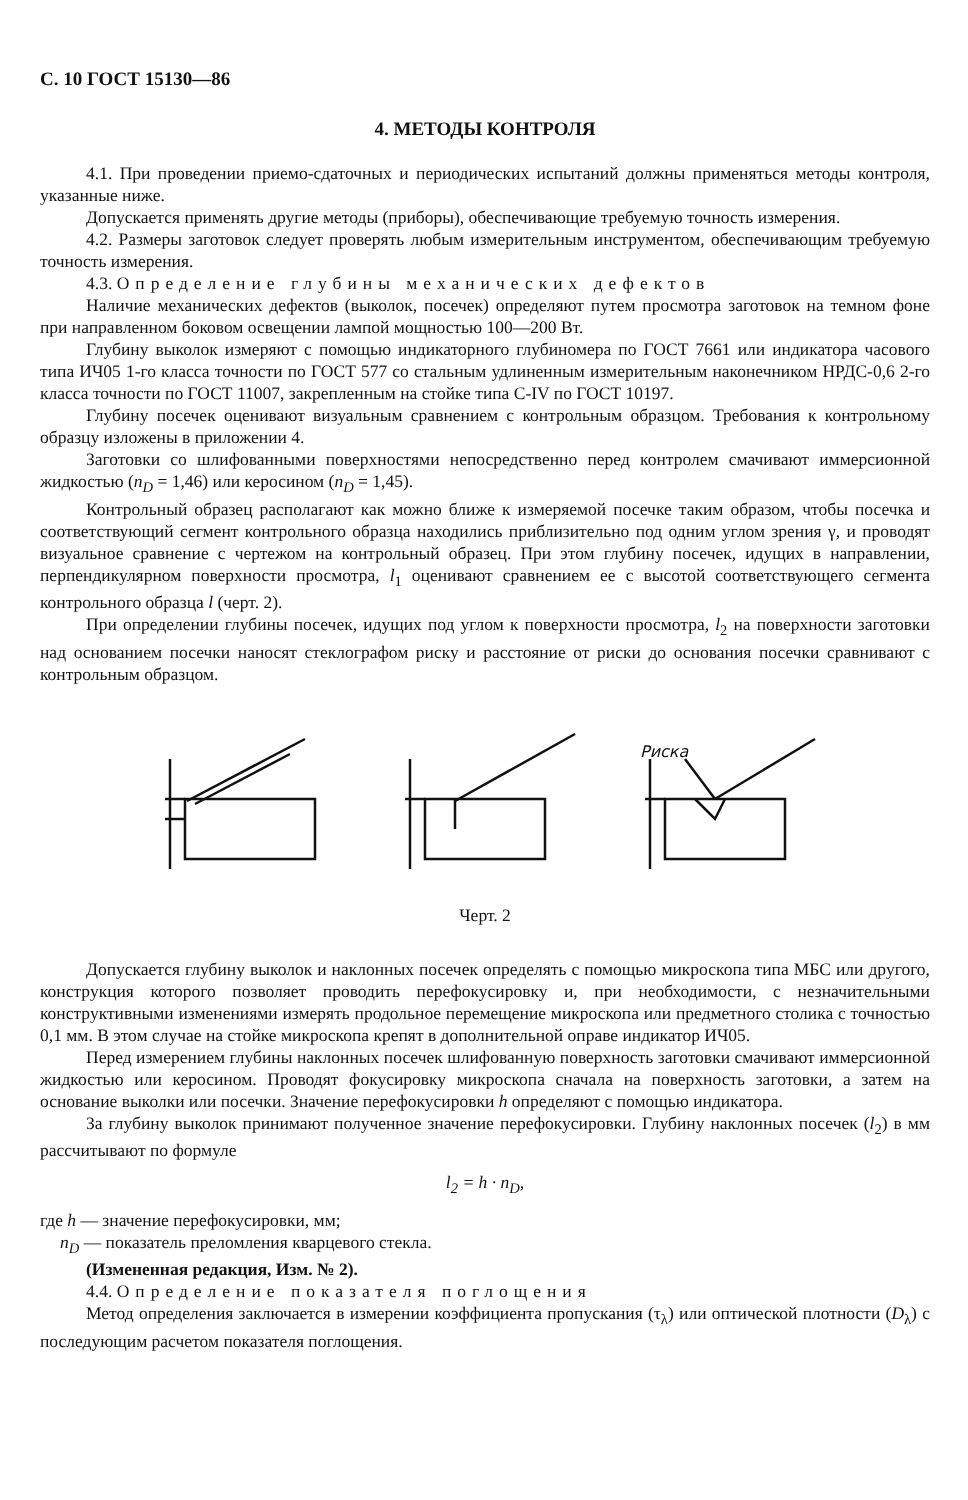С. 10 ГОСТ 15130—86
4. МЕТОДЫ КОНТРОЛЯ
4.1. При проведении приемо-сдаточных и периодических испытаний должны применяться методы контроля, указанные ниже.
Допускается применять другие методы (приборы), обеспечивающие требуемую точность измерения.
4.2. Размеры заготовок следует проверять любым измерительным инструментом, обеспечивающим требуемую точность измерения.
4.3. Определение глубины механических дефектов
Наличие механических дефектов (выколок, посечек) определяют путем просмотра заготовок на темном фоне при направленном боковом освещении лампой мощностью 100—200 Вт.
Глубину выколок измеряют с помощью индикаторного глубиномера по ГОСТ 7661 или индикатора часового типа ИЧ05 1-го класса точности по ГОСТ 577 со стальным удлиненным измерительным наконечником НРДС-0,6 2-го класса точности по ГОСТ 11007, закрепленным на стойке типа С-IV по ГОСТ 10197.
Глубину посечек оценивают визуальным сравнением с контрольным образцом. Требования к контрольному образцу изложены в приложении 4.
Заготовки со шлифованными поверхностями непосредственно перед контролем смачивают иммерсионной жидкостью (n<sub>D</sub> = 1,46) или керосином (n<sub>D</sub> = 1,45).
Контрольный образец располагают как можно ближе к измеряемой посечке таким образом, чтобы посечка и соответствующий сегмент контрольного образца находились приблизительно под одним углом зрения γ, и проводят визуальное сравнение с чертежом на контрольный образец. При этом глубину посечек, идущих в направлении, перпендикулярном поверхности просмотра, l<sub>1</sub> оценивают сравнением ее с высотой соответствующего сегмента контрольного образца l (черт. 2).
При определении глубины посечек, идущих под углом к поверхности просмотра, l<sub>2</sub> на поверхности заготовки над основанием посечки наносят стеклографом риску и расстояние от риски до основания посечки сравнивают с контрольным образцом.
Риска
Черт. 2
Допускается глубину выколок и наклонных посечек определять с помощью микроскопа типа МБС или другого, конструкция которого позволяет проводить перефокусировку и, при необходимости, с незначительными конструктивными изменениями измерять продольное перемещение микроскопа или предметного столика с точностью 0,1 мм. В этом случае на стойке микроскопа крепят в дополнительной оправе индикатор ИЧ05.
Перед измерением глубины наклонных посечек шлифованную поверхность заготовки смачивают иммерсионной жидкостью или керосином. Проводят фокусировку микроскопа сначала на поверхность заготовки, а затем на основание выколки или посечки. Значение перефокусировки h определяют с помощью индикатора.
За глубину выколок принимают полученное значение перефокусировки. Глубину наклонных посечек (l<sub>2</sub>) в мм рассчитывают по формуле
l<sub>2</sub> = h · n<sub>D</sub>,
где h — значение перефокусировки, мм;
n<sub>D</sub> — показатель преломления кварцевого стекла.
(Измененная редакция, Изм. № 2).
4.4. Определение показателя поглощения
Метод определения заключается в измерении коэффициента пропускания (τ<sub>λ</sub>) или оптической плотности (D<sub>λ</sub>) с последующим расчетом показателя поглощения.